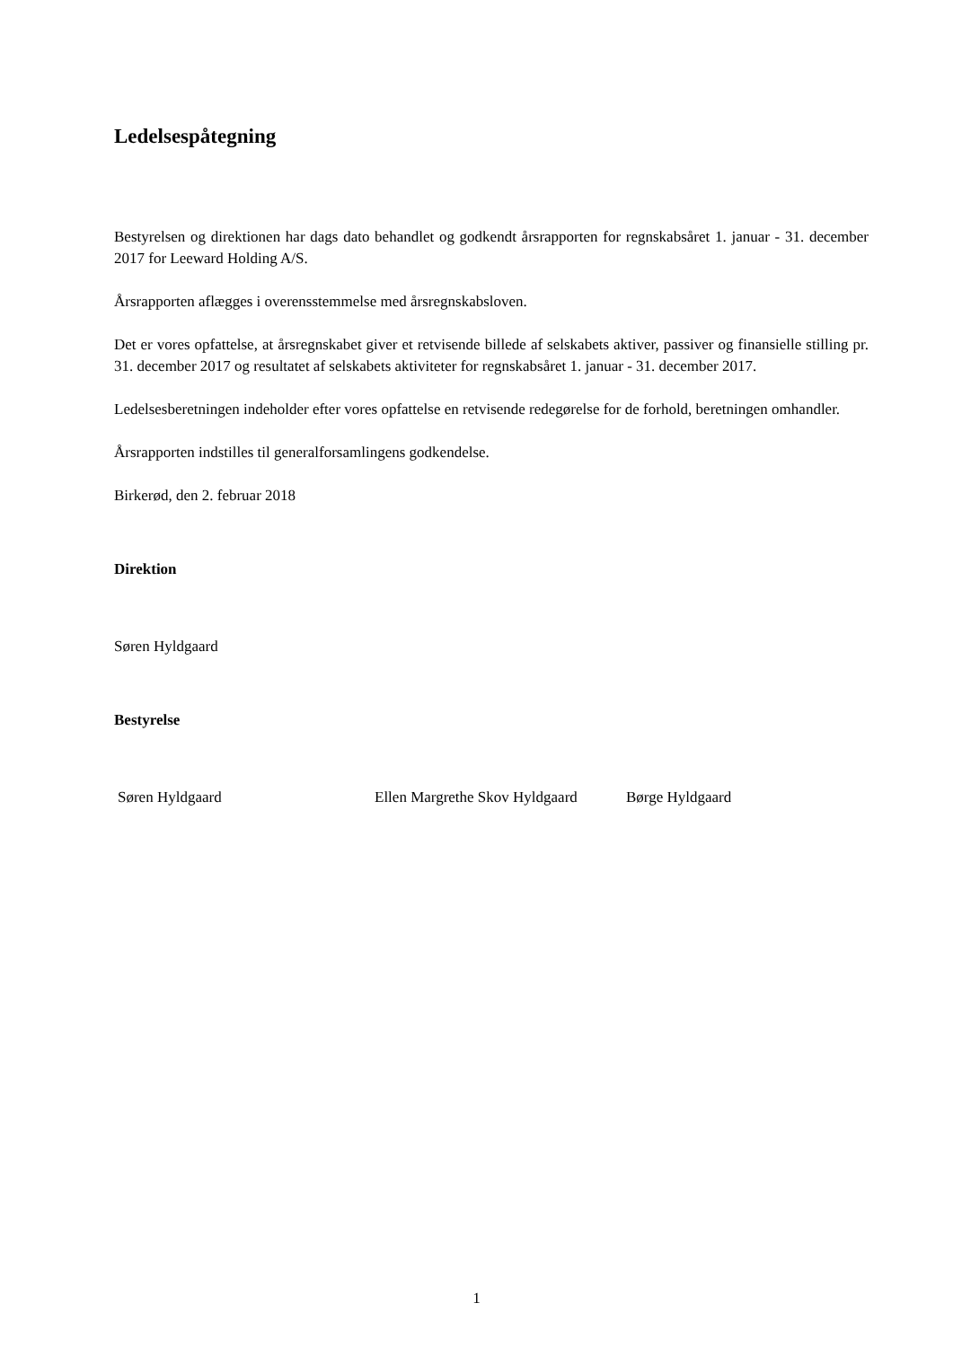Ledelsespåtegning
Bestyrelsen og direktionen har dags dato behandlet og godkendt årsrapporten for regnskabsåret 1. januar - 31. december 2017 for Leeward Holding A/S.
Årsrapporten aflægges i overensstemmelse med årsregnskabsloven.
Det er vores opfattelse, at årsregnskabet giver et retvisende billede af selskabets aktiver, passiver og finansielle stilling pr. 31. december 2017 og resultatet af selskabets aktiviteter for regnskabsåret 1. januar - 31. december 2017.
Ledelsesberetningen indeholder efter vores opfattelse en retvisende redegørelse for de forhold, beretningen omhandler.
Årsrapporten indstilles til generalforsamlingens godkendelse.
Birkerød, den 2. februar 2018
Direktion
Søren Hyldgaard
Bestyrelse
Søren Hyldgaard Ellen Margrethe Skov Hyldgaard Børge Hyldgaard
1